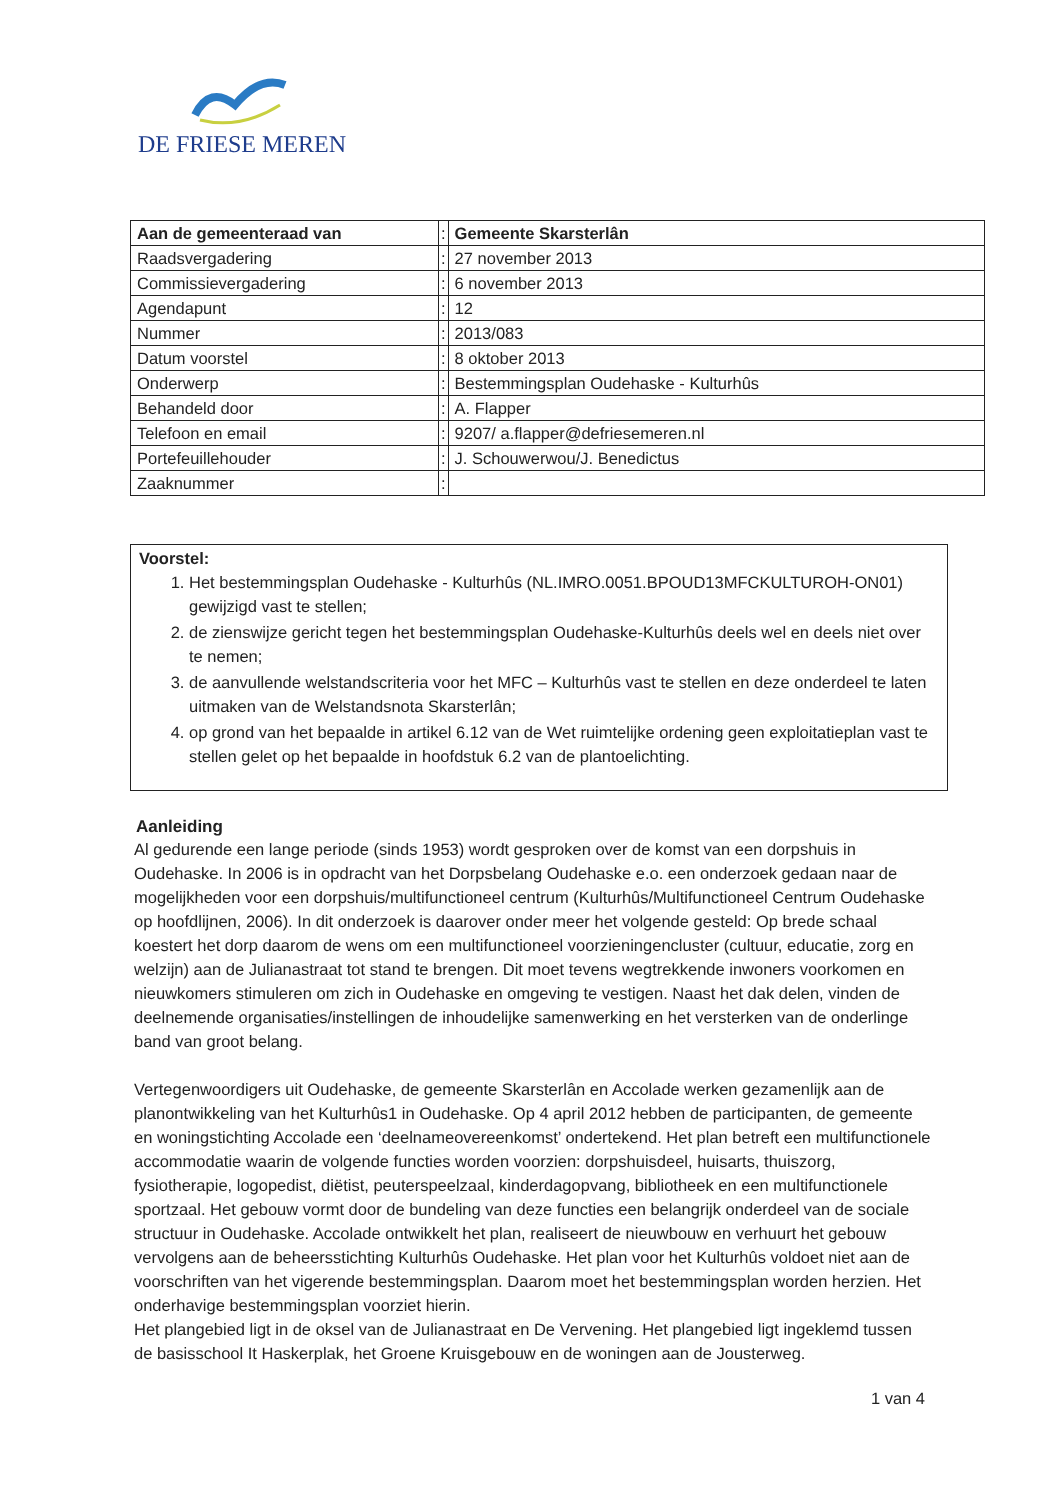DE FRIESE MEREN
| Aan de gemeenteraad van | : | Gemeente Skarsterlân |
| Raadsvergadering | : | 27 november 2013 |
| Commissievergadering | : | 6 november 2013 |
| Agendapunt | : | 12 |
| Nummer | : | 2013/083 |
| Datum voorstel | : | 8 oktober 2013 |
| Onderwerp | : | Bestemmingsplan Oudehaske - Kulturhûs |
| Behandeld door | : | A. Flapper |
| Telefoon en email | : | 9207/ a.flapper@defriesemeren.nl |
| Portefeuillehouder | : | J. Schouwerwou/J. Benedictus |
| Zaaknummer | : | |
Voorstel:
1. Het bestemmingsplan Oudehaske - Kulturhûs (NL.IMRO.0051.BPOUD13MFCKULTUROH-ON01) gewijzigd vast te stellen;
2. de zienswijze gericht tegen het bestemmingsplan Oudehaske-Kulturhûs deels wel en deels niet over te nemen;
3. de aanvullende welstandscriteria voor het MFC – Kulturhûs vast te stellen en deze onderdeel te laten uitmaken van de Welstandsnota Skarsterlân;
4. op grond van het bepaalde in artikel 6.12 van de Wet ruimtelijke ordening geen exploitatieplan vast te stellen gelet op het bepaalde in hoofdstuk 6.2 van de plantoelichting.
Aanleiding
Al gedurende een lange periode (sinds 1953) wordt gesproken over de komst van een dorpshuis in Oudehaske. In 2006 is in opdracht van het Dorpsbelang Oudehaske e.o. een onderzoek gedaan naar de mogelijkheden voor een dorpshuis/multifunctioneel centrum (Kulturhûs/Multifunctioneel Centrum Oudehaske op hoofdlijnen, 2006). In dit onderzoek is daarover onder meer het volgende gesteld: Op brede schaal koestert het dorp daarom de wens om een multifunctioneel voorzieningencluster (cultuur, educatie, zorg en welzijn) aan de Julianastraat tot stand te brengen. Dit moet tevens wegtrekkende inwoners voorkomen en nieuwkomers stimuleren om zich in Oudehaske en omgeving te vestigen. Naast het dak delen, vinden de deelnemende organisaties/instellingen de inhoudelijke samenwerking en het versterken van de onderlinge band van groot belang.
Vertegenwoordigers uit Oudehaske, de gemeente Skarsterlân en Accolade werken gezamenlijk aan de planontwikkeling van het Kulturhûs1 in Oudehaske. Op 4 april 2012 hebben de participanten, de gemeente en woningstichting Accolade een ‘deelnameovereenkomst’ ondertekend. Het plan betreft een multifunctionele accommodatie waarin de volgende functies worden voorzien: dorpshuisdeel, huisarts, thuiszorg, fysiotherapie, logopedist, diëtist, peuterspeelzaal, kinderdagopvang, bibliotheek en een multifunctionele sportzaal. Het gebouw vormt door de bundeling van deze functies een belangrijk onderdeel van de sociale structuur in Oudehaske. Accolade ontwikkelt het plan, realiseert de nieuwbouw en verhuurt het gebouw vervolgens aan de beheersstichting Kulturhûs Oudehaske. Het plan voor het Kulturhûs voldoet niet aan de voorschriften van het vigerende bestemmingsplan. Daarom moet het bestemmingsplan worden herzien. Het onderhavige bestemmingsplan voorziet hierin.
Het plangebied ligt in de oksel van de Julianastraat en De Vervening. Het plangebied ligt ingeklemd tussen de basisschool It Haskerplak, het Groene Kruisgebouw en de woningen aan de Jousterweg.
1 van 4